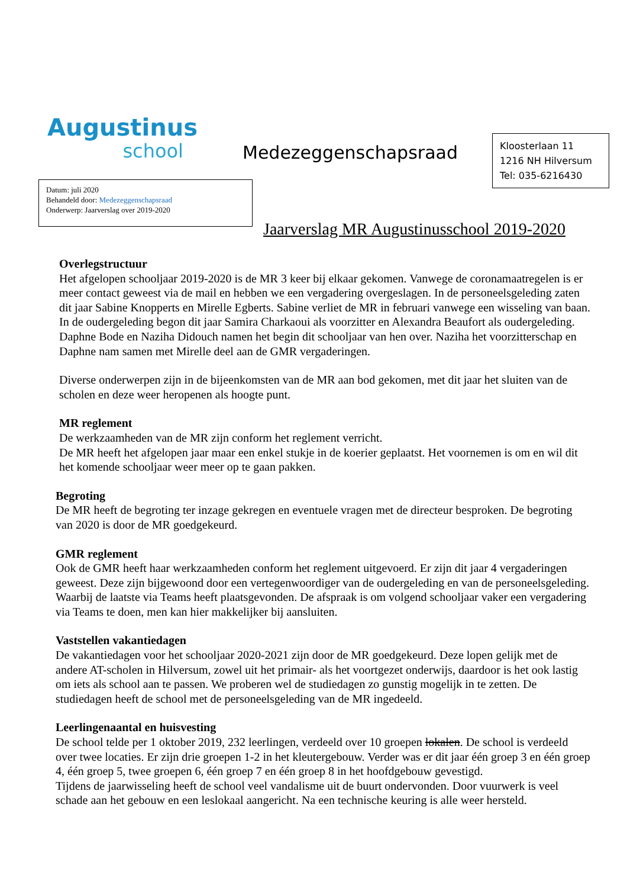Augustinus
school
Medezeggenschapsraad
Kloosterlaan 11
1216 NH Hilversum
Tel: 035-6216430
Datum: juli 2020
Behandeld door: Medezeggenschapsraad
Onderwerp: Jaarverslag over 2019-2020
Jaarverslag MR Augustinusschool 2019-2020
Overlegstructuur
Het afgelopen schooljaar 2019-2020 is de MR 3 keer bij elkaar gekomen. Vanwege de coronamaatregelen is er meer contact geweest via de mail en hebben we een vergadering overgeslagen. In de personeelsgeleding zaten dit jaar Sabine Knopperts en Mirelle Egberts. Sabine verliet de MR in februari vanwege een wisseling van baan. In de oudergeleding begon dit jaar Samira Charkaoui als voorzitter en Alexandra Beaufort als oudergeleding. Daphne Bode en Naziha Didouch namen het begin dit schooljaar van hen over. Naziha het voorzitterschap en Daphne nam samen met Mirelle deel aan de GMR vergaderingen.
Diverse onderwerpen zijn in de bijeenkomsten van de MR aan bod gekomen, met dit jaar het sluiten van de scholen en deze weer heropenen als hoogte punt.
MR reglement
De werkzaamheden van de MR zijn conform het reglement verricht.
De MR heeft het afgelopen jaar maar een enkel stukje in de koerier geplaatst. Het voornemen is om en wil dit het komende schooljaar weer meer op te gaan pakken.
Begroting
De MR heeft de begroting ter inzage gekregen en eventuele vragen met de directeur besproken. De begroting van 2020 is door de MR goedgekeurd.
GMR reglement
Ook de GMR heeft haar werkzaamheden conform het reglement uitgevoerd. Er zijn dit jaar 4 vergaderingen geweest. Deze zijn bijgewoond door een vertegenwoordiger van de oudergeleding en van de personeelsgeleding. Waarbij de laatste via Teams heeft plaatsgevonden. De afspraak is om volgend schooljaar vaker een vergadering via Teams te doen, men kan hier makkelijker bij aansluiten.
Vaststellen vakantiedagen
De vakantiedagen voor het schooljaar 2020-2021 zijn door de MR goedgekeurd. Deze lopen gelijk met de andere AT-scholen in Hilversum, zowel uit het primair- als het voortgezet onderwijs, daardoor is het ook lastig om iets als school aan te passen. We proberen wel de studiedagen zo gunstig mogelijk in te zetten. De studiedagen heeft de school met de personeelsgeleding van de MR ingedeeld.
Leerlingenaantal en huisvesting
De school telde per 1 oktober 2019, 232 leerlingen, verdeeld over 10 groepen lokalen. De school is verdeeld over twee locaties. Er zijn drie groepen 1-2 in het kleutergebouw. Verder was er dit jaar één groep 3 en één groep 4, één groep 5, twee groepen 6, één groep 7 en één groep 8 in het hoofdgebouw gevestigd.
Tijdens de jaarwisseling heeft de school veel vandalisme uit de buurt ondervonden. Door vuurwerk is veel schade aan het gebouw en een leslokaal aangericht. Na een technische keuring is alle weer hersteld.